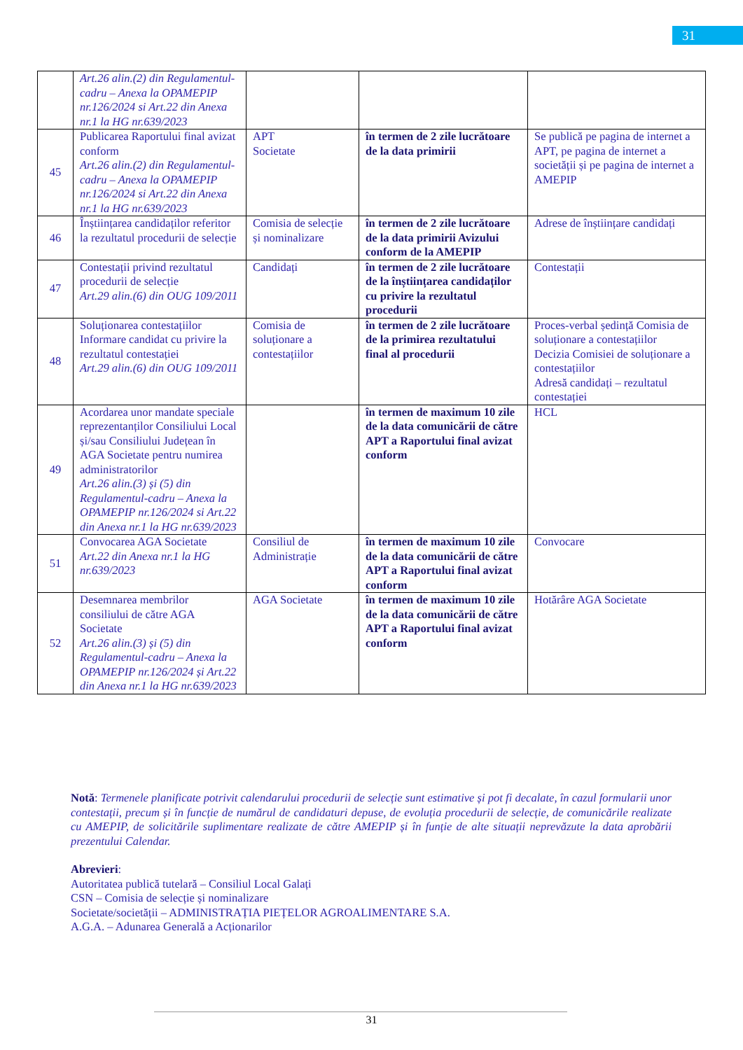31
| | Art.26 alin.(2) din Regulamentul-cadru – Anexa la OPAMEPIP nr.126/2024 si Art.22 din Anexa nr.1 la HG nr.639/2023 | | | |
| 45 | Publicarea Raportului final avizat conform Art.26 alin.(2) din Regulamentul-cadru – Anexa la OPAMEPIP nr.126/2024 si Art.22 din Anexa nr.1 la HG nr.639/2023 | APT Societate | în termen de 2 zile lucrătoare de la data primirii | Se publică pe pagina de internet a APT, pe pagina de internet a societății și pe pagina de internet a AMEPIP |
| 46 | Înștiințarea candidaților referitor la rezultatul procedurii de selecție | Comisia de selecție și nominalizare | în termen de 2 zile lucrătoare de la data primirii Avizului conform de la AMEPIP | Adrese de înștiințare candidați |
| 47 | Contestații privind rezultatul procedurii de selecție Art.29 alin.(6) din OUG 109/2011 | Candidați | în termen de 2 zile lucrătoare de la înștiințarea candidaților cu privire la rezultatul procedurii | Contestații |
| 48 | Soluționarea contestațiilor Informare candidat cu privire la rezultatul contestației Art.29 alin.(6) din OUG 109/2011 | Comisia de soluționare a contestațiilor | în termen de 2 zile lucrătoare de la primirea rezultatului final al procedurii | Proces-verbal ședință Comisia de soluționare a contestațiilor Decizia Comisiei de soluționare a contestațiilor Adresă candidați – rezultatul contestației |
| 49 | Acordarea unor mandate speciale reprezentanților Consiliului Local și/sau Consiliului Județean în AGA Societate pentru numirea administratorilor Art.26 alin.(3) și (5) din Regulamentul-cadru – Anexa la OPAMEPIP nr.126/2024 si Art.22 din Anexa nr.1 la HG nr.639/2023 | | în termen de maximum 10 zile de la data comunicării de către APT a Raportului final avizat conform | HCL |
| 51 | Convocarea AGA Societate Art.22 din Anexa nr.1 la HG nr.639/2023 | Consiliul de Administrație | în termen de maximum 10 zile de la data comunicării de către APT a Raportului final avizat conform | Convocare |
| 52 | Desemnarea membrilor consiliului de către AGA Societate Art.26 alin.(3) și (5) din Regulamentul-cadru – Anexa la OPAMEPIP nr.126/2024 și Art.22 din Anexa nr.1 la HG nr.639/2023 | AGA Societate | în termen de maximum 10 zile de la data comunicării de către APT a Raportului final avizat conform | Hotărâre AGA Societate |
Notă: Termenele planificate potrivit calendarului procedurii de selecție sunt estimative și pot fi decalate, în cazul formularii unor contestații, precum și în funcție de numărul de candidaturi depuse, de evoluția procedurii de selecție, de comunicările realizate cu AMEPIP, de solicitările suplimentare realizate de către AMEPIP și în funție de alte situații neprevăzute la data aprobării prezentului Calendar.
Abrevieri:
Autoritatea publică tutelară – Consiliul Local Galați
CSN – Comisia de selecție și nominalizare
Societate/societății – ADMINISTRAȚIA PIEȚELOR AGROALIMENTARE S.A.
A.G.A. – Adunarea Generală a Acționarilor
31